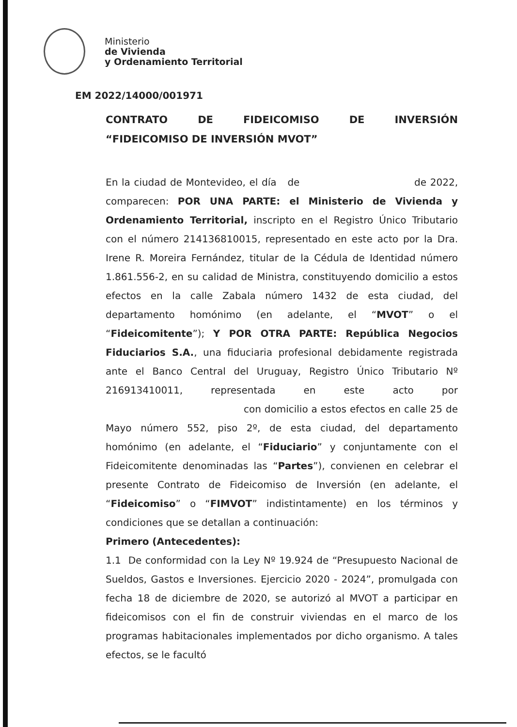Ministerio
de Vivienda
y Ordenamiento Territorial
EM 2022/14000/001971
CONTRATO DE FIDEICOMISO DE INVERSIÓN
“FIDEICOMISO DE INVERSIÓN MVOT”
En la ciudad de Montevideo, el día de de 2022, comparecen: POR UNA PARTE: el Ministerio de Vivienda y Ordenamiento Territorial, inscripto en el Registro Único Tributario con el número 214136810015, representado en este acto por la Dra. Irene R. Moreira Fernández, titular de la Cédula de Identidad número 1.861.556-2, en su calidad de Ministra, constituyendo domicilio a estos efectos en la calle Zabala número 1432 de esta ciudad, del departamento homónimo (en adelante, el “MVOT” o el “Fideicomitente”); Y POR OTRA PARTE: República Negocios Fiduciarios S.A., una fiduciaria profesional debidamente registrada ante el Banco Central del Uruguay, Registro Único Tributario Nº 216913410011, representada en este acto por con domicilio a estos efectos en calle 25 de Mayo número 552, piso 2º, de esta ciudad, del departamento homónimo (en adelante, el “Fiduciario” y conjuntamente con el Fideicomitente denominadas las “Partes”), convienen en celebrar el presente Contrato de Fideicomiso de Inversión (en adelante, el “Fideicomiso” o “FIMVOT” indistintamente) en los términos y condiciones que se detallan a continuación:
Primero (Antecedentes):
1.1 De conformidad con la Ley Nº 19.924 de “Presupuesto Nacional de Sueldos, Gastos e Inversiones. Ejercicio 2020 - 2024”, promulgada con fecha 18 de diciembre de 2020, se autorizó al MVOT a participar en fideicomisos con el fin de construir viviendas en el marco de los programas habitacionales implementados por dicho organismo. A tales efectos, se le facultó